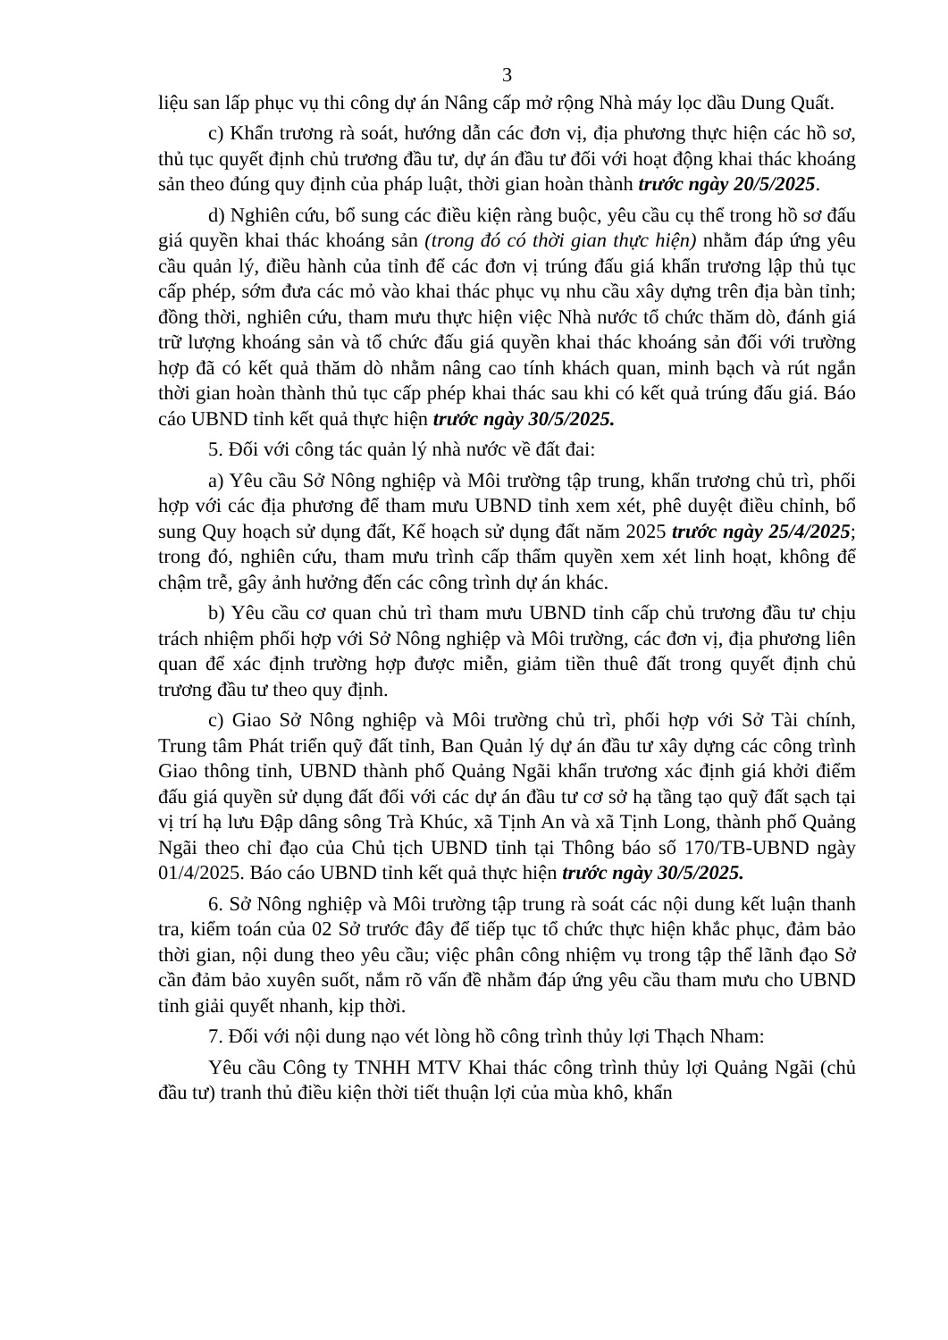3
liệu san lấp phục vụ thi công dự án Nâng cấp mở rộng Nhà máy lọc dầu Dung Quất.
c) Khẩn trương rà soát, hướng dẫn các đơn vị, địa phương thực hiện các hồ sơ, thủ tục quyết định chủ trương đầu tư, dự án đầu tư đối với hoạt động khai thác khoáng sản theo đúng quy định của pháp luật, thời gian hoàn thành trước ngày 20/5/2025.
d) Nghiên cứu, bổ sung các điều kiện ràng buộc, yêu cầu cụ thể trong hồ sơ đấu giá quyền khai thác khoáng sản (trong đó có thời gian thực hiện) nhằm đáp ứng yêu cầu quản lý, điều hành của tỉnh để các đơn vị trúng đấu giá khẩn trương lập thủ tục cấp phép, sớm đưa các mỏ vào khai thác phục vụ nhu cầu xây dựng trên địa bàn tỉnh; đồng thời, nghiên cứu, tham mưu thực hiện việc Nhà nước tổ chức thăm dò, đánh giá trữ lượng khoáng sản và tổ chức đấu giá quyền khai thác khoáng sản đối với trường hợp đã có kết quả thăm dò nhằm nâng cao tính khách quan, minh bạch và rút ngắn thời gian hoàn thành thủ tục cấp phép khai thác sau khi có kết quả trúng đấu giá. Báo cáo UBND tỉnh kết quả thực hiện trước ngày 30/5/2025.
5. Đối với công tác quản lý nhà nước về đất đai:
a) Yêu cầu Sở Nông nghiệp và Môi trường tập trung, khẩn trương chủ trì, phối hợp với các địa phương để tham mưu UBND tỉnh xem xét, phê duyệt điều chỉnh, bổ sung Quy hoạch sử dụng đất, Kế hoạch sử dụng đất năm 2025 trước ngày 25/4/2025; trong đó, nghiên cứu, tham mưu trình cấp thẩm quyền xem xét linh hoạt, không để chậm trễ, gây ảnh hưởng đến các công trình dự án khác.
b) Yêu cầu cơ quan chủ trì tham mưu UBND tỉnh cấp chủ trương đầu tư chịu trách nhiệm phối hợp với Sở Nông nghiệp và Môi trường, các đơn vị, địa phương liên quan để xác định trường hợp được miễn, giảm tiền thuê đất trong quyết định chủ trương đầu tư theo quy định.
c) Giao Sở Nông nghiệp và Môi trường chủ trì, phối hợp với Sở Tài chính, Trung tâm Phát triển quỹ đất tỉnh, Ban Quản lý dự án đầu tư xây dựng các công trình Giao thông tỉnh, UBND thành phố Quảng Ngãi khẩn trương xác định giá khởi điểm đấu giá quyền sử dụng đất đối với các dự án đầu tư cơ sở hạ tầng tạo quỹ đất sạch tại vị trí hạ lưu Đập dâng sông Trà Khúc, xã Tịnh An và xã Tịnh Long, thành phố Quảng Ngãi theo chỉ đạo của Chủ tịch UBND tỉnh tại Thông báo số 170/TB-UBND ngày 01/4/2025. Báo cáo UBND tỉnh kết quả thực hiện trước ngày 30/5/2025.
6. Sở Nông nghiệp và Môi trường tập trung rà soát các nội dung kết luận thanh tra, kiểm toán của 02 Sở trước đây để tiếp tục tổ chức thực hiện khắc phục, đảm bảo thời gian, nội dung theo yêu cầu; việc phân công nhiệm vụ trong tập thể lãnh đạo Sở cần đảm bảo xuyên suốt, nắm rõ vấn đề nhằm đáp ứng yêu cầu tham mưu cho UBND tỉnh giải quyết nhanh, kịp thời.
7. Đối với nội dung nạo vét lòng hồ công trình thủy lợi Thạch Nham:
Yêu cầu Công ty TNHH MTV Khai thác công trình thủy lợi Quảng Ngãi (chủ đầu tư) tranh thủ điều kiện thời tiết thuận lợi của mùa khô, khẩn